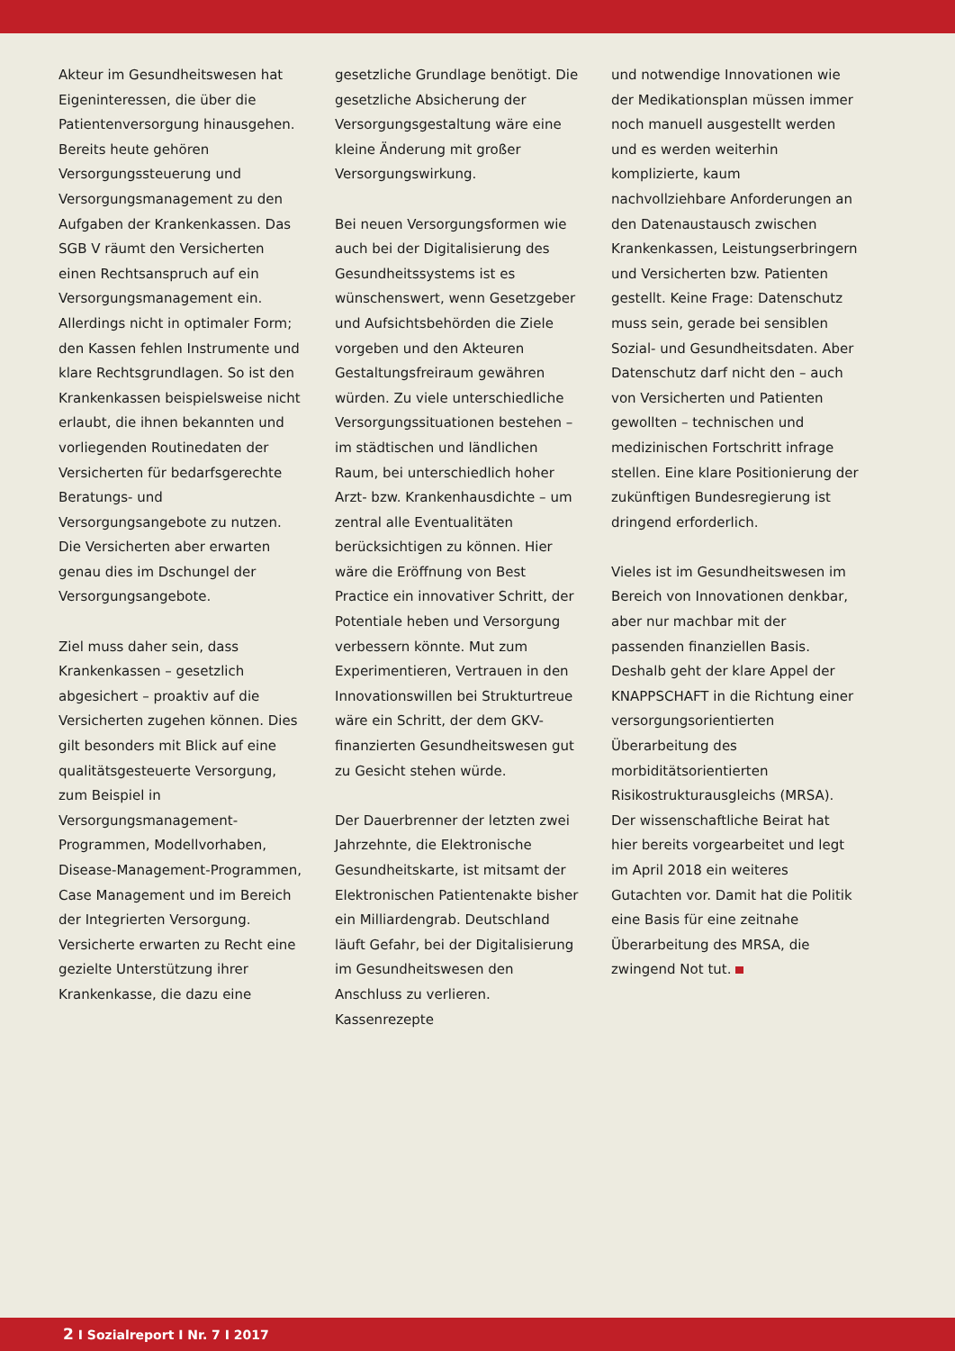Akteur im Gesundheitswesen hat Eigeninteressen, die über die Patientenversorgung hinausgehen. Bereits heute gehören Versorgungssteuerung und Versorgungsmanagement zu den Aufgaben der Krankenkassen. Das SGB V räumt den Versicherten einen Rechtsanspruch auf ein Versorgungsmanagement ein. Allerdings nicht in optimaler Form; den Kassen fehlen Instrumente und klare Rechtsgrundlagen. So ist den Krankenkassen beispielsweise nicht erlaubt, die ihnen bekannten und vorliegenden Routinedaten der Versicherten für bedarfsgerechte Beratungs- und Versorgungsangebote zu nutzen. Die Versicherten aber erwarten genau dies im Dschungel der Versorgungsangebote.
Ziel muss daher sein, dass Krankenkassen – gesetzlich abgesichert – proaktiv auf die Versicherten zugehen können. Dies gilt besonders mit Blick auf eine qualitätsgesteuerte Versorgung, zum Beispiel in Versorgungsmanagement-Programmen, Modellvorhaben, Disease-Management-Programmen, Case Management und im Bereich der Integrierten Versorgung. Versicherte erwarten zu Recht eine gezielte Unterstützung ihrer Krankenkasse, die dazu eine
gesetzliche Grundlage benötigt. Die gesetzliche Absicherung der Versorgungsgestaltung wäre eine kleine Änderung mit großer Versorgungswirkung.
Bei neuen Versorgungsformen wie auch bei der Digitalisierung des Gesundheitssystems ist es wünschenswert, wenn Gesetzgeber und Aufsichtsbehörden die Ziele vorgeben und den Akteuren Gestaltungsfreiraum gewähren würden. Zu viele unterschiedliche Versorgungssituationen bestehen – im städtischen und ländlichen Raum, bei unterschiedlich hoher Arzt- bzw. Krankenhausdichte – um zentral alle Eventualitäten berücksichtigen zu können. Hier wäre die Eröffnung von Best Practice ein innovativer Schritt, der Potentiale heben und Versorgung verbessern könnte. Mut zum Experimentieren, Vertrauen in den Innovationswillen bei Strukturtreue wäre ein Schritt, der dem GKV-finanzierten Gesundheitswesen gut zu Gesicht stehen würde.
Der Dauerbrenner der letzten zwei Jahrzehnte, die Elektronische Gesundheitskarte, ist mitsamt der Elektronischen Patientenakte bisher ein Milliardengrab. Deutschland läuft Gefahr, bei der Digitalisierung im Gesundheitswesen den Anschluss zu verlieren. Kassenrezepte
und notwendige Innovationen wie der Medikationsplan müssen immer noch manuell ausgestellt werden und es werden weiterhin komplizierte, kaum nachvollziehbare Anforderungen an den Datenaustausch zwischen Krankenkassen, Leistungserbringern und Versicherten bzw. Patienten gestellt. Keine Frage: Datenschutz muss sein, gerade bei sensiblen Sozial- und Gesundheitsdaten. Aber Datenschutz darf nicht den – auch von Versicherten und Patienten gewollten – technischen und medizinischen Fortschritt infrage stellen. Eine klare Positionierung der zukünftigen Bundesregierung ist dringend erforderlich.
Vieles ist im Gesundheitswesen im Bereich von Innovationen denkbar, aber nur machbar mit der passenden finanziellen Basis. Deshalb geht der klare Appel der KNAPPSCHAFT in die Richtung einer versorgungsorientierten Überarbeitung des morbiditätsorientierten Risikostrukturausgleichs (MRSA). Der wissenschaftliche Beirat hat hier bereits vorgearbeitet und legt im April 2018 ein weiteres Gutachten vor. Damit hat die Politik eine Basis für eine zeitnahe Überarbeitung des MRSA, die zwingend Not tut.
2 I Sozialreport I Nr. 7 I 2017